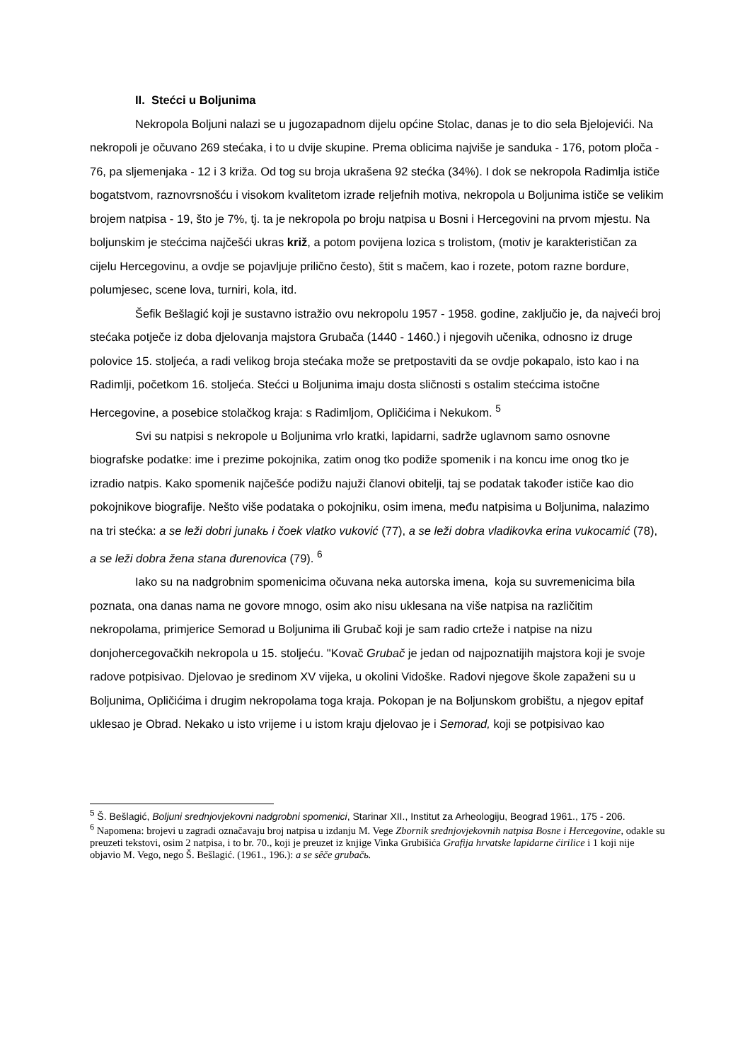II. Stećci u Boljunima
Nekropola Boljuni nalazi se u jugozapadnom dijelu općine Stolac, danas je to dio sela Bjelojevići. Na nekropoli je očuvano 269 stećaka, i to u dvije skupine. Prema oblicima najviše je sanduka - 176, potom ploča - 76, pa sljemenjaka - 12 i 3 križa. Od tog su broja ukrašena 92 stećka (34%). I dok se nekropola Radimlja ističe bogatstvom, raznovrsnošću i visokom kvalitetom izrade reljefnih motiva, nekropola u Boljunima ističe se velikim brojem natpisa - 19, što je 7%, tj. ta je nekropola po broju natpisa u Bosni i Hercegovini na prvom mjestu. Na boljunskim je stećcima najčešći ukras križ, a potom povijena lozica s trolistom, (motiv je karakterističan za cijelu Hercegovinu, a ovdje se pojavljuje prilično često), štit s mačem, kao i rozete, potom razne bordure, polumjesec, scene lova, turniri, kola, itd.
Šefik Bešlagić koji je sustavno istražio ovu nekropolu 1957 - 1958. godine, zaključio je, da najveći broj stećaka potječe iz doba djelovanja majstora Grubača (1440 - 1460.) i njegovih učenika, odnosno iz druge polovice 15. stoljeća, a radi velikog broja stećaka može se pretpostaviti da se ovdje pokapalo, isto kao i na Radimlji, početkom 16. stoljeća. Stećci u Boljunima imaju dosta sličnosti s ostalim stećcima istočne Hercegovine, a posebice stolačkog kraja: s Radimljom, Opličićima i Nekukom. <sup>5</sup>
Svi su natpisi s nekropole u Boljunima vrlo kratki, lapidarni, sadrže uglavnom samo osnovne biografske podatke: ime i prezime pokojnika, zatim onog tko podiže spomenik i na koncu ime onog tko je izradio natpis. Kako spomenik najčešće podižu najuži članovi obitelji, taj se podatak također ističe kao dio pokojnikove biografije. Nešto više podataka o pokojniku, osim imena, među natpisima u Boljunima, nalazimo na tri stećka: a se leži dobri junakь i čoek vlatko vuković (77), a se leži dobra vladikovka erina vukocamić (78), a se leži dobra žena stana đurenovica (79). <sup>6</sup>
Iako su na nadgrobnim spomenicima očuvana neka autorska imena, koja su suvremenicima bila poznata, ona danas nama ne govore mnogo, osim ako nisu uklesana na više natpisa na različitim nekropolama, primjerice Semorad u Boljunima ili Grubač koji je sam radio crteže i natpise na nizu donjohercegovačkih nekropola u 15. stoljeću. "Kovač Grubač je jedan od najpoznatijih majstora koji je svoje radove potpisivao. Djelovao je sredinom XV vijeka, u okolini Vidoške. Radovi njegove škole zapaženi su u Boljunima, Opličićima i drugim nekropolama toga kraja. Pokopan je na Boljunskom grobištu, a njegov epitaf uklesao je Obrad. Nekako u isto vrijeme i u istom kraju djelovao je i Semorad, koji se potpisivao kao
<sup>5</sup> Š. Bešlagić, Boljuni srednjovjekovni nadgrobni spomenici, Starinar XII., Institut za Arheologiju, Beograd 1961., 175 - 206.
<sup>6</sup> Napomena: brojevi u zagradi označavaju broj natpisa u izdanju M. Vege Zbornik srednjovjekovnih natpisa Bosne i Hercegovine, odakle su preuzeti tekstovi, osim 2 natpisa, i to br. 70., koji je preuzet iz knjige Vinka Grubišića Grafija hrvatske lapidarne ćirilice i 1 koji nije objavio M. Vego, nego Š. Bešlagić. (1961., 196.): a se sêče grubačь.